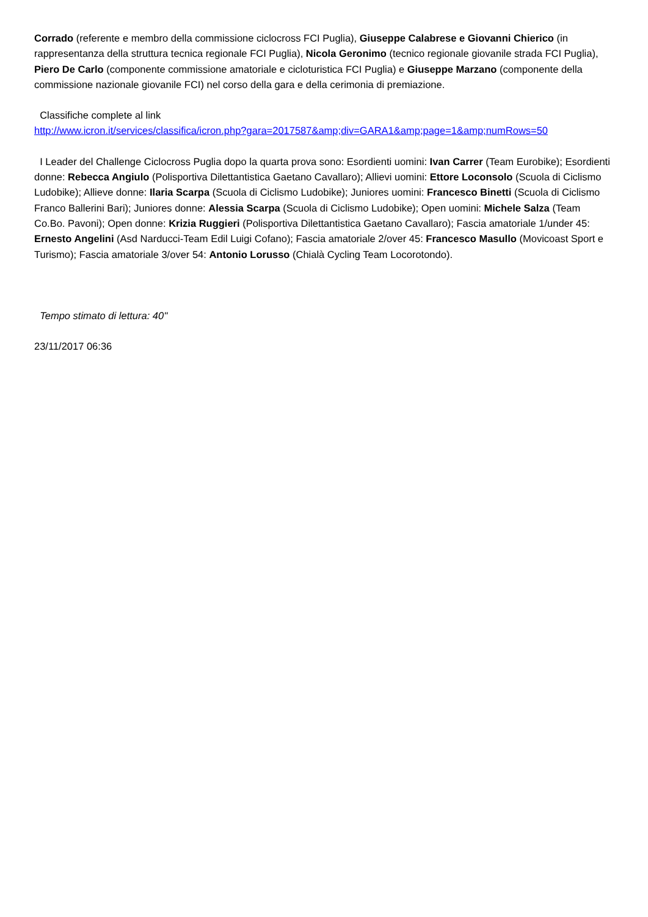Corrado (referente e membro della commissione ciclocross FCI Puglia), Giuseppe Calabrese e Giovanni Chierico (in rappresentanza della struttura tecnica regionale FCI Puglia), Nicola Geronimo (tecnico regionale giovanile strada FCI Puglia), Piero De Carlo (componente commissione amatoriale e cicloturistica FCI Puglia) e Giuseppe Marzano (componente della commissione nazionale giovanile FCI) nel corso della gara e della cerimonia di premiazione.
Classifiche complete al link
http://www.icron.it/services/classifica/icron.php?gara=2017587&amp;div=GARA1&amp;page=1&amp;numRows=50
I Leader del Challenge Ciclocross Puglia dopo la quarta prova sono: Esordienti uomini: Ivan Carrer (Team Eurobike); Esordienti donne: Rebecca Angiulo (Polisportiva Dilettantistica Gaetano Cavallaro); Allievi uomini: Ettore Loconsolo (Scuola di Ciclismo Ludobike); Allieve donne: Ilaria Scarpa (Scuola di Ciclismo Ludobike); Juniores uomini: Francesco Binetti (Scuola di Ciclismo Franco Ballerini Bari); Juniores donne: Alessia Scarpa (Scuola di Ciclismo Ludobike); Open uomini: Michele Salza (Team Co.Bo. Pavoni); Open donne: Krizia Ruggieri (Polisportiva Dilettantistica Gaetano Cavallaro); Fascia amatoriale 1/under 45: Ernesto Angelini (Asd Narducci-Team Edil Luigi Cofano); Fascia amatoriale 2/over 45: Francesco Masullo (Movicoast Sport e Turismo); Fascia amatoriale 3/over 54: Antonio Lorusso (Chialà Cycling Team Locorotondo).
Tempo stimato di lettura: 40''
23/11/2017 06:36